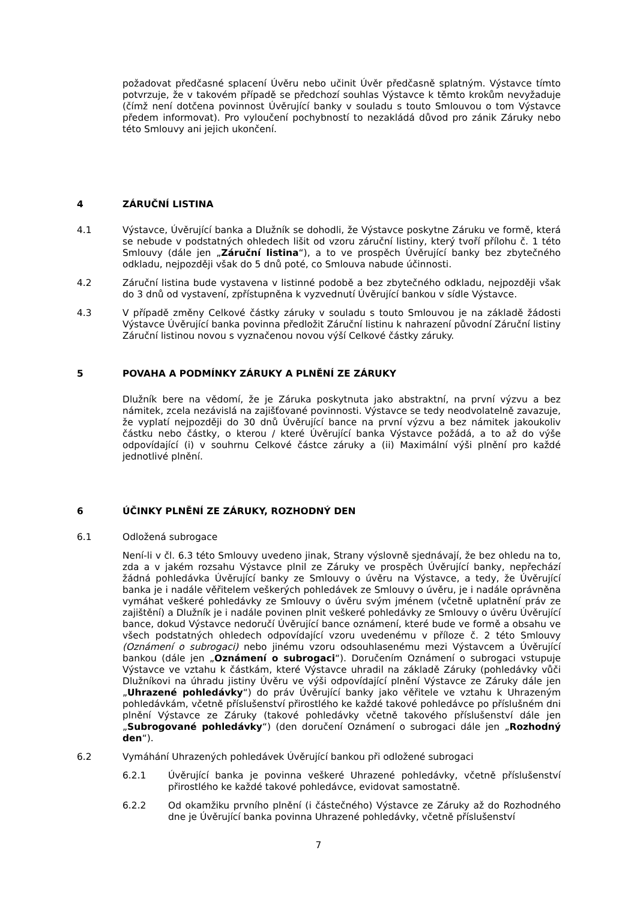požadovat předčasné splacení Úvěru nebo učinit Úvěr předčasně splatným. Výstavce tímto potvrzuje, že v takovém případě se předchozí souhlas Výstavce k těmto krokům nevyžaduje (čímž není dotčena povinnost Úvěrující banky v souladu s touto Smlouvou o tom Výstavce předem informovat). Pro vyloučení pochybností to nezakládá důvod pro zánik Záruky nebo této Smlouvy ani jejich ukončení.
4 ZÁRUČNÍ LISTINA
4.1 Výstavce, Úvěrující banka a Dlužník se dohodli, že Výstavce poskytne Záruku ve formě, která se nebude v podstatných ohledech lišit od vzoru záruční listiny, který tvoří přílohu č. 1 této Smlouvy (dále jen „Záruční listina“), a to ve prospěch Úvěrující banky bez zbytečného odkladu, nejpozději však do 5 dnů poté, co Smlouva nabude účinnosti.
4.2 Záruční listina bude vystavena v listinné podobě a bez zbytečného odkladu, nejpozději však do 3 dnů od vystavení, zpřístupněna k vyzvednutí Úvěrující bankou v sídle Výstavce.
4.3 V případě změny Celkové částky záruky v souladu s touto Smlouvou je na základě žádosti Výstavce Úvěrující banka povinna předložit Záruční listinu k nahrazení původní Záruční listiny Záruční listinou novou s vyznačenou novou výší Celkové částky záruky.
5 POVAHA A PODMÍNKY ZÁRUKY A PLNĚNÍ ZE ZÁRUKY
Dlužník bere na vědomí, že je Záruka poskytnuta jako abstraktní, na první výzvu a bez námitek, zcela nezávislá na zajišťované povinnosti. Výstavce se tedy neodvolatelně zavazuje, že vyplatí nejpozději do 30 dnů Úvěrující bance na první výzvu a bez námitek jakoukoliv částku nebo částky, o kterou / které Úvěrující banka Výstavce požádá, a to až do výše odpovídající (i) v souhrnu Celkové částce záruky a (ii) Maximální výši plnění pro každé jednotlivé plnění.
6 ÚČINKY PLNĚNÍ ZE ZÁRUKY, ROZHODNÝ DEN
6.1 Odložená subrogace
Není-li v čl. 6.3 této Smlouvy uvedeno jinak, Strany výslovně sjednávají, že bez ohledu na to, zda a v jakém rozsahu Výstavce plnil ze Záruky ve prospěch Úvěrující banky, nepřechází žádná pohledávka Úvěrující banky ze Smlouvy o úvěru na Výstavce, a tedy, že Úvěrující banka je i nadále věřitelem veškerých pohledávek ze Smlouvy o úvěru, je i nadále oprávněna vymáhat veškeré pohledávky ze Smlouvy o úvěru svým jménem (včetně uplatnění práv ze zajištění) a Dlužník je i nadále povinen plnit veškeré pohledávky ze Smlouvy o úvěru Úvěrující bance, dokud Výstavce nedoručí Úvěrující bance oznámení, které bude ve formě a obsahu ve všech podstatných ohledech odpovídající vzoru uvedenému v příloze č. 2 této Smlouvy (Oznámení o subrogaci) nebo jinému vzoru odsouhlasenému mezi Výstavcem a Úvěrující bankou (dále jen „Oznámení o subrogaci“). Doručením Oznámení o subrogaci vstupuje Výstavce ve vztahu k částkám, které Výstavce uhradil na základě Záruky (pohledávky vůči Dlužníkovi na úhradu jistiny Úvěru ve výši odpovídající plnění Výstavce ze Záruky dále jen „Uhrazené pohledávky“) do práv Úvěrující banky jako věřitele ve vztahu k Uhrazeným pohledávkám, včetně příslušenství přirostlého ke každé takové pohledávce po příslušném dni plnění Výstavce ze Záruky (takové pohledávky včetně takového příslušenství dále jen „Subrogované pohledávky“) (den doručení Oznámení o subrogaci dále jen „Rozhodný den“).
6.2 Vymáhání Uhrazených pohledávek Úvěrující bankou při odložené subrogaci
6.2.1 Úvěrující banka je povinna veškeré Uhrazené pohledávky, včetně příslušenství přirostlého ke každé takové pohledávce, evidovat samostatně.
6.2.2 Od okamžiku prvního plnění (i částečného) Výstavce ze Záruky až do Rozhodného dne je Úvěrující banka povinna Uhrazené pohledávky, včetně příslušenství
7